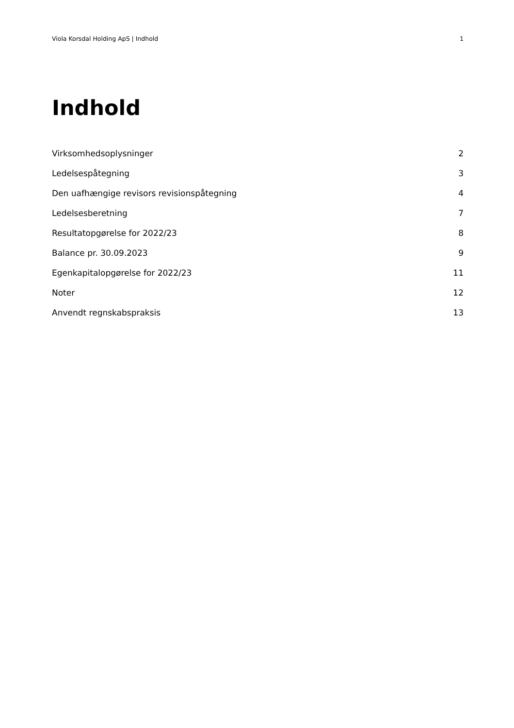Viola Korsdal Holding ApS | Indhold 1
Indhold
Virksomhedsoplysninger 2
Ledelsespåtegning 3
Den uafhængige revisors revisionspåtegning 4
Ledelsesberetning 7
Resultatopgørelse for 2022/23 8
Balance pr. 30.09.2023 9
Egenkapitalopgørelse for 2022/23 11
Noter 12
Anvendt regnskabspraksis 13